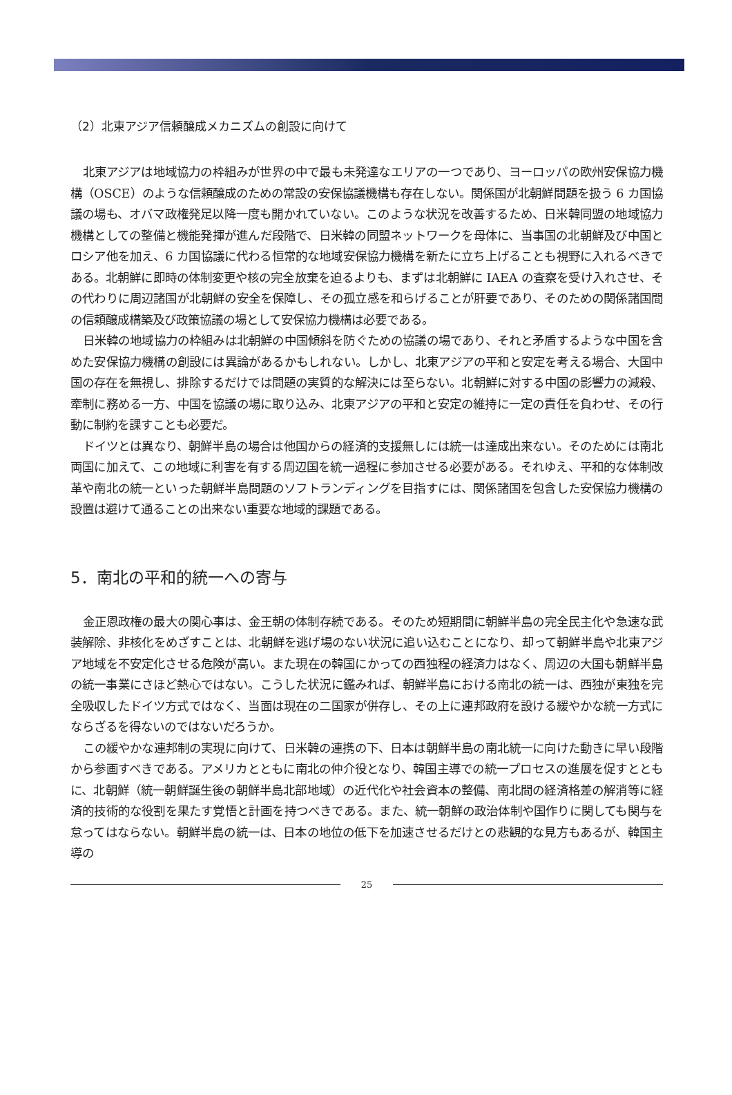（2）北東アジア信頼醸成メカニズムの創設に向けて
北東アジアは地域協力の枠組みが世界の中で最も未発達なエリアの一つであり、ヨーロッパの欧州安保協力機構（OSCE）のような信頼醸成のための常設の安保協議機構も存在しない。関係国が北朝鮮問題を扱う 6 カ国協議の場も、オバマ政権発足以降一度も開かれていない。このような状況を改善するため、日米韓同盟の地域協力機構としての整備と機能発揮が進んだ段階で、日米韓の同盟ネットワークを母体に、当事国の北朝鮮及び中国とロシア他を加え、6 カ国協議に代わる恒常的な地域安保協力機構を新たに立ち上げることも視野に入れるべきである。北朝鮮に即時の体制変更や核の完全放棄を迫るよりも、まずは北朝鮮に IAEA の査察を受け入れさせ、その代わりに周辺諸国が北朝鮮の安全を保障し、その孤立感を和らげることが肝要であり、そのための関係諸国間の信頼醸成構築及び政策協議の場として安保協力機構は必要である。
日米韓の地域協力の枠組みは北朝鮮の中国傾斜を防ぐための協議の場であり、それと矛盾するような中国を含めた安保協力機構の創設には異論があるかもしれない。しかし、北東アジアの平和と安定を考える場合、大国中国の存在を無視し、排除するだけでは問題の実質的な解決には至らない。北朝鮮に対する中国の影響力の減殺、牽制に務める一方、中国を協議の場に取り込み、北東アジアの平和と安定の維持に一定の責任を負わせ、その行動に制約を課すことも必要だ。
ドイツとは異なり、朝鮮半島の場合は他国からの経済的支援無しには統一は達成出来ない。そのためには南北両国に加えて、この地域に利害を有する周辺国を統一過程に参加させる必要がある。それゆえ、平和的な体制改革や南北の統一といった朝鮮半島問題のソフトランディングを目指すには、関係諸国を包含した安保協力機構の設置は避けて通ることの出来ない重要な地域的課題である。
5．南北の平和的統一への寄与
金正恩政権の最大の関心事は、金王朝の体制存続である。そのため短期間に朝鮮半島の完全民主化や急速な武装解除、非核化をめざすことは、北朝鮮を逃げ場のない状況に追い込むことになり、却って朝鮮半島や北東アジア地域を不安定化させる危険が高い。また現在の韓国にかっての西独程の経済力はなく、周辺の大国も朝鮮半島の統一事業にさほど熱心ではない。こうした状況に鑑みれば、朝鮮半島における南北の統一は、西独が東独を完全吸収したドイツ方式ではなく、当面は現在の二国家が併存し、その上に連邦政府を設ける緩やかな統一方式にならざるを得ないのではないだろうか。
この緩やかな連邦制の実現に向けて、日米韓の連携の下、日本は朝鮮半島の南北統一に向けた動きに早い段階から参画すべきである。アメリカとともに南北の仲介役となり、韓国主導での統一プロセスの進展を促すとともに、北朝鮮（統一朝鮮誕生後の朝鮮半島北部地域）の近代化や社会資本の整備、南北間の経済格差の解消等に経済的技術的な役割を果たす覚悟と計画を持つべきである。また、統一朝鮮の政治体制や国作りに関しても関与を怠ってはならない。朝鮮半島の統一は、日本の地位の低下を加速させるだけとの悲観的な見方もあるが、韓国主導の
25